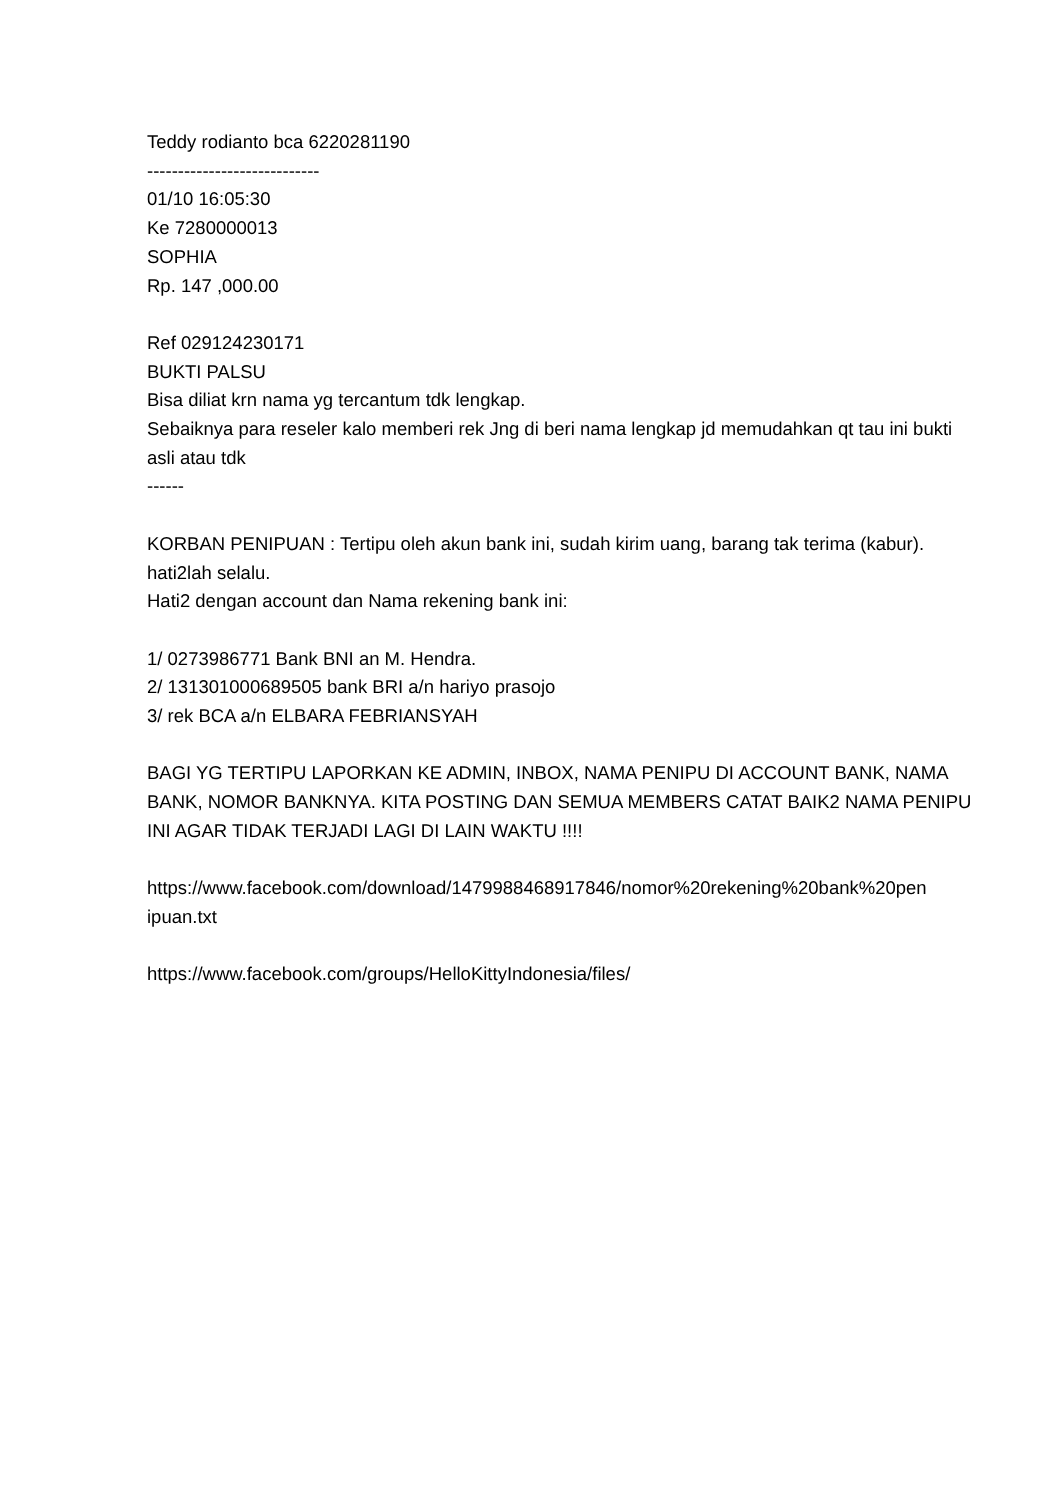Teddy rodianto bca 6220281190
----------------------------
01/10 16:05:30
Ke 7280000013
SOPHIA
Rp. 147 ,000.00
Ref 029124230171
BUKTI PALSU
Bisa diliat krn nama yg tercantum tdk lengkap.
Sebaiknya para reseler kalo memberi rek Jng di beri nama lengkap jd memudahkan qt tau ini bukti asli atau tdk
------
KORBAN PENIPUAN : Tertipu oleh akun bank ini, sudah kirim uang, barang tak terima (kabur). hati2lah selalu.
Hati2 dengan account dan Nama rekening bank ini:
1/ 0273986771 Bank BNI an M. Hendra.
2/ 131301000689505 bank BRI a/n hariyo prasojo
3/ rek BCA a/n ELBARA FEBRIANSYAH
BAGI YG TERTIPU LAPORKAN KE ADMIN, INBOX, NAMA PENIPU DI ACCOUNT BANK, NAMA BANK, NOMOR BANKNYA. KITA POSTING DAN SEMUA MEMBERS CATAT BAIK2 NAMA PENIPU INI AGAR TIDAK TERJADI LAGI DI LAIN WAKTU !!!!
https://www.facebook.com/download/1479988468917846/nomor%20rekening%20bank%20pen
ipuan.txt
https://www.facebook.com/groups/HelloKittyIndonesia/files/